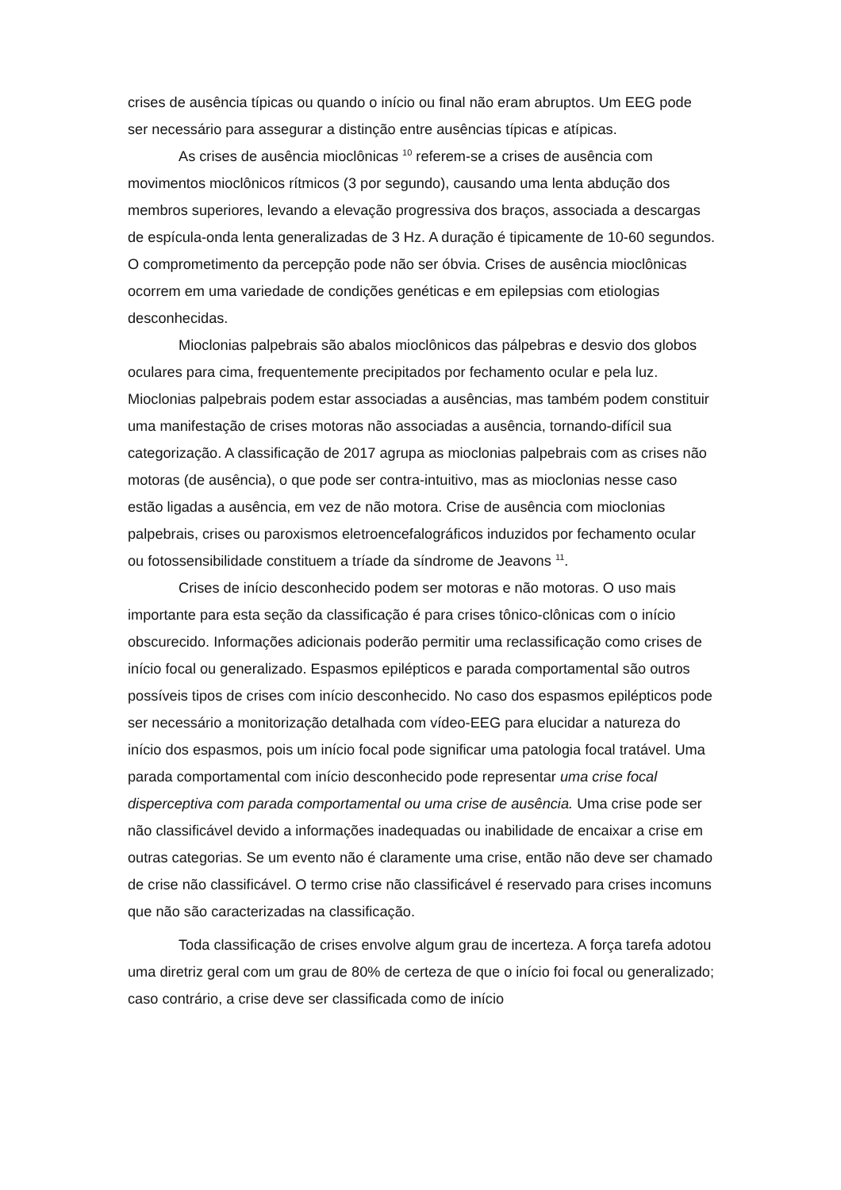crises de ausência típicas ou quando o início ou final não eram abruptos. Um EEG pode ser necessário para assegurar a distinção entre ausências típicas e atípicas.
As crises de ausência mioclônicas <sup>10</sup> referem-se a crises de ausência com movimentos mioclônicos rítmicos (3 por segundo), causando uma lenta abdução dos membros superiores, levando a elevação progressiva dos braços, associada a descargas de espícula-onda lenta generalizadas de 3 Hz. A duração é tipicamente de 10-60 segundos. O comprometimento da percepção pode não ser óbvia. Crises de ausência mioclônicas ocorrem em uma variedade de condições genéticas e em epilepsias com etiologias desconhecidas.
Mioclonias palpebrais são abalos mioclônicos das pálpebras e desvio dos globos oculares para cima, frequentemente precipitados por fechamento ocular e pela luz. Mioclonias palpebrais podem estar associadas a ausências, mas também podem constituir uma manifestação de crises motoras não associadas a ausência, tornando-difícil sua categorização. A classificação de 2017 agrupa as mioclonias palpebrais com as crises não motoras (de ausência), o que pode ser contra-intuitivo, mas as mioclonias nesse caso estão ligadas a ausência, em vez de não motora. Crise de ausência com mioclonias palpebrais, crises ou paroxismos eletroencefalográficos induzidos por fechamento ocular ou fotossensibilidade constituem a tríade da síndrome de Jeavons <sup>11</sup>.
Crises de início desconhecido podem ser motoras e não motoras. O uso mais importante para esta seção da classificação é para crises tônico-clônicas com o início obscurecido. Informações adicionais poderão permitir uma reclassificação como crises de início focal ou generalizado. Espasmos epilépticos e parada comportamental são outros possíveis tipos de crises com início desconhecido. No caso dos espasmos epilépticos pode ser necessário a monitorização detalhada com vídeo-EEG para elucidar a natureza do início dos espasmos, pois um início focal pode significar uma patologia focal tratável. Uma parada comportamental com início desconhecido pode representar uma crise focal disperceptiva com parada comportamental ou uma crise de ausência. Uma crise pode ser não classificável devido a informações inadequadas ou inabilidade de encaixar a crise em outras categorias. Se um evento não é claramente uma crise, então não deve ser chamado de crise não classificável. O termo crise não classificável é reservado para crises incomuns que não são caracterizadas na classificação.
Toda classificação de crises envolve algum grau de incerteza. A força tarefa adotou uma diretriz geral com um grau de 80% de certeza de que o início foi focal ou generalizado; caso contrário, a crise deve ser classificada como de início